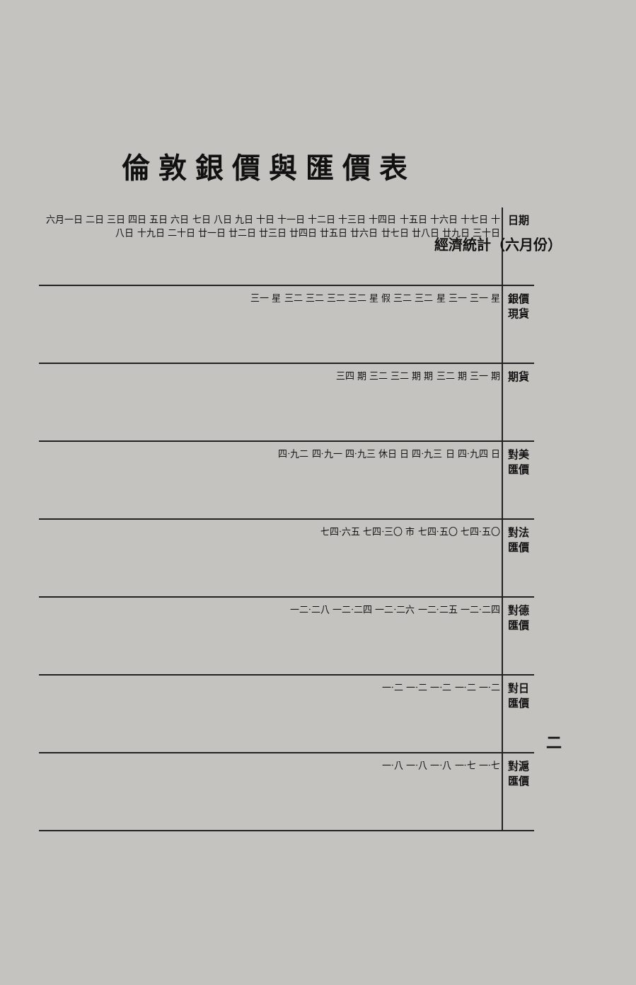倫敦銀價與匯價表
經濟統計（六月份）
| 六月一日 二日 三日 四日 五日 六日 七日 八日 九日 十日 十一日 十二日 十三日 十四日 十五日 十六日 十七日 十八日 十九日 二十日 廿一日 廿二日 廿三日 廿四日 廿五日 廿六日 廿七日 廿八日 廿九日 三十日 | 日期 |
| 三一 星 三二 三二 三二 三二 星 假 三二 三二 星 三一 三一 星 | 銀價 現貨 |
| 三四 期 三二 三二 期 期 三二 期 三一 期 | 期貨 |
| 四·九二 四·九一 四·九三 休日 日 四·九三 日 四·九四 日 | 對美匯價 |
| 七四·六五 七四·三〇 市 七四·五〇 七四·五〇 | 對法匯價 |
| 一二·二八 一二·二四 一二·二六 一二·二五 一二·二四 | 對德匯價 |
| 一·二 一·二 一·二 一·二 一·二 | 對日匯價 |
| 一·八 一·八 一·八 一·七 一·七 | 對滬匯價 |
二